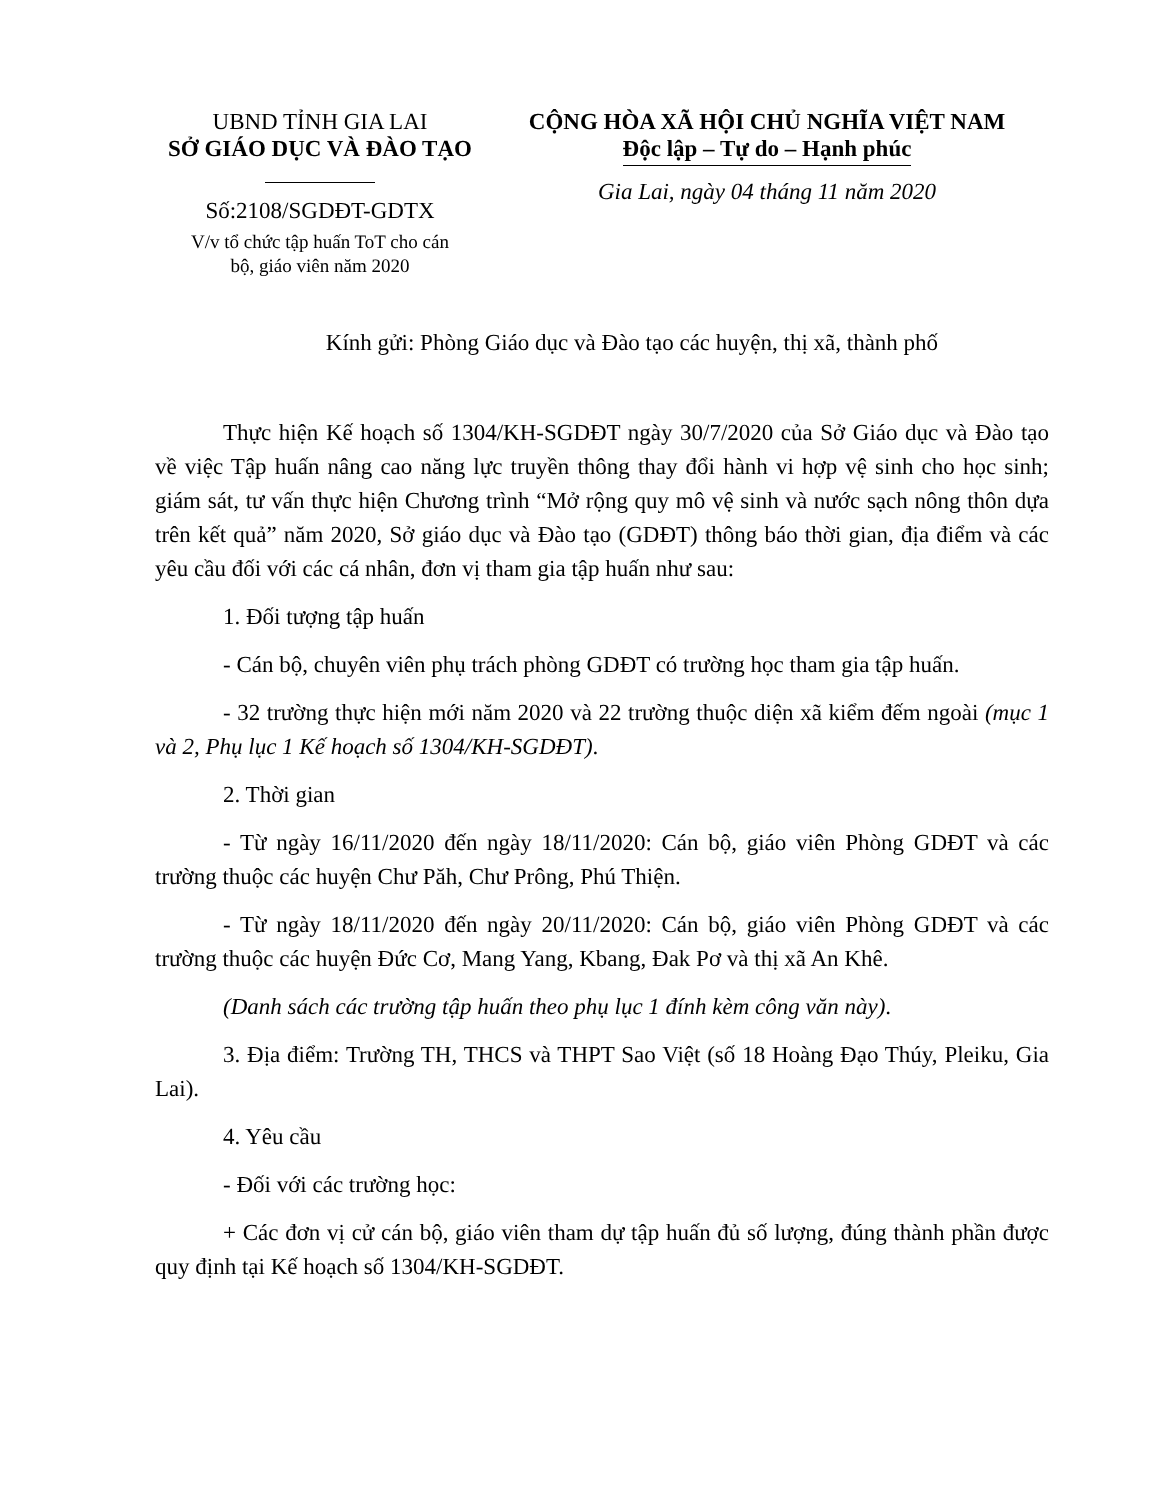UBND TỈNH GIA LAI
SỞ GIÁO DỤC VÀ ĐÀO TẠO
Số:2108/SGDĐT-GDTX
V/v tổ chức tập huấn ToT cho cán
bộ, giáo viên năm 2020
CỘNG HÒA XÃ HỘI CHỦ NGHĨA VIỆT NAM
Độc lập – Tự do – Hạnh phúc
Gia Lai, ngày 04 tháng 11 năm 2020
Kính gửi: Phòng Giáo dục và Đào tạo các huyện, thị xã, thành phố
Thực hiện Kế hoạch số 1304/KH-SGDĐT ngày 30/7/2020 của Sở Giáo dục và Đào tạo về việc Tập huấn nâng cao năng lực truyền thông thay đổi hành vi hợp vệ sinh cho học sinh; giám sát, tư vấn thực hiện Chương trình “Mở rộng quy mô vệ sinh và nước sạch nông thôn dựa trên kết quả” năm 2020, Sở giáo dục và Đào tạo (GDĐT) thông báo thời gian, địa điểm và các yêu cầu đối với các cá nhân, đơn vị tham gia tập huấn như sau:
1. Đối tượng tập huấn
- Cán bộ, chuyên viên phụ trách phòng GDĐT có trường học tham gia tập huấn.
- 32 trường thực hiện mới năm 2020 và 22 trường thuộc diện xã kiểm đếm ngoài (mục 1 và 2, Phụ lục 1 Kế hoạch số 1304/KH-SGDĐT).
2. Thời gian
- Từ ngày 16/11/2020 đến ngày 18/11/2020: Cán bộ, giáo viên Phòng GDĐT và các trường thuộc các huyện Chư Păh, Chư Prông, Phú Thiện.
- Từ ngày 18/11/2020 đến ngày 20/11/2020: Cán bộ, giáo viên Phòng GDĐT và các trường thuộc các huyện Đức Cơ, Mang Yang, Kbang, Đak Pơ và thị xã An Khê.
(Danh sách các trường tập huấn theo phụ lục 1 đính kèm công văn này).
3. Địa điểm: Trường TH, THCS và THPT Sao Việt (số 18 Hoàng Đạo Thúy, Pleiku, Gia Lai).
4. Yêu cầu
- Đối với các trường học:
+ Các đơn vị cử cán bộ, giáo viên tham dự tập huấn đủ số lượng, đúng thành phần được quy định tại Kế hoạch số 1304/KH-SGDĐT.